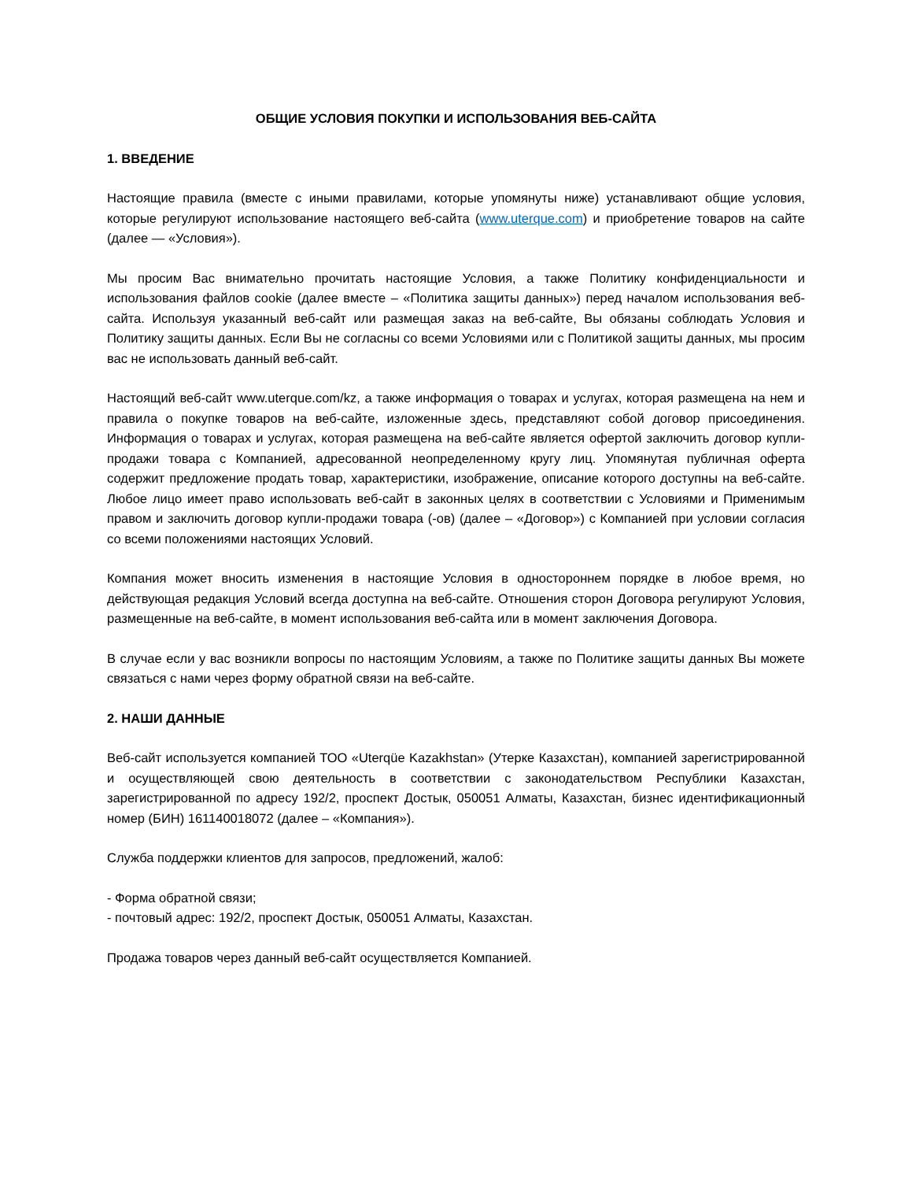ОБЩИЕ УСЛОВИЯ ПОКУПКИ И ИСПОЛЬЗОВАНИЯ ВЕБ-САЙТА
1. ВВЕДЕНИЕ
Настоящие правила (вместе с иными правилами, которые упомянуты ниже) устанавливают общие условия, которые регулируют использование настоящего веб-сайта (www.uterque.com) и приобретение товаров на сайте (далее — «Условия»).
Мы просим Вас внимательно прочитать настоящие Условия, а также Политику конфиденциальности и использования файлов cookie (далее вместе – «Политика защиты данных») перед началом использования веб-сайта. Используя указанный веб-сайт или размещая заказ на веб-сайте, Вы обязаны соблюдать Условия и Политику защиты данных. Если Вы не согласны со всеми Условиями или с Политикой защиты данных, мы просим вас не использовать данный веб-сайт.
Настоящий веб-сайт www.uterque.com/kz, а также информация о товарах и услугах, которая размещена на нем и правила о покупке товаров на веб-сайте, изложенные здесь, представляют собой договор присоединения. Информация о товарах и услугах, которая размещена на веб-сайте является офертой заключить договор купли-продажи товара с Компанией, адресованной неопределенному кругу лиц. Упомянутая публичная оферта содержит предложение продать товар, характеристики, изображение, описание которого доступны на веб-сайте. Любое лицо имеет право использовать веб-сайт в законных целях в соответствии с Условиями и Применимым правом и заключить договор купли-продажи товара (-ов) (далее – «Договор») с Компанией при условии согласия со всеми положениями настоящих Условий.
Компания может вносить изменения в настоящие Условия в одностороннем порядке в любое время, но действующая редакция Условий всегда доступна на веб-сайте. Отношения сторон Договора регулируют Условия, размещенные на веб-сайте, в момент использования веб-сайта или в момент заключения Договора.
В случае если у вас возникли вопросы по настоящим Условиям, а также по Политике защиты данных Вы можете связаться с нами через форму обратной связи на веб-сайте.
2. НАШИ ДАННЫЕ
Веб-сайт используется компанией ТОО «Uterqüe Kazakhstan» (Утерке Казахстан), компанией зарегистрированной и осуществляющей свою деятельность в соответствии с законодательством Республики Казахстан, зарегистрированной по адресу 192/2, проспект Достык, 050051 Алматы, Казахстан, бизнес идентификационный номер (БИН) 161140018072 (далее – «Компания»).
Служба поддержки клиентов для запросов, предложений, жалоб:
- Форма обратной связи;
- почтовый адрес: 192/2, проспект Достык, 050051 Алматы, Казахстан.
Продажа товаров через данный веб-сайт осуществляется Компанией.